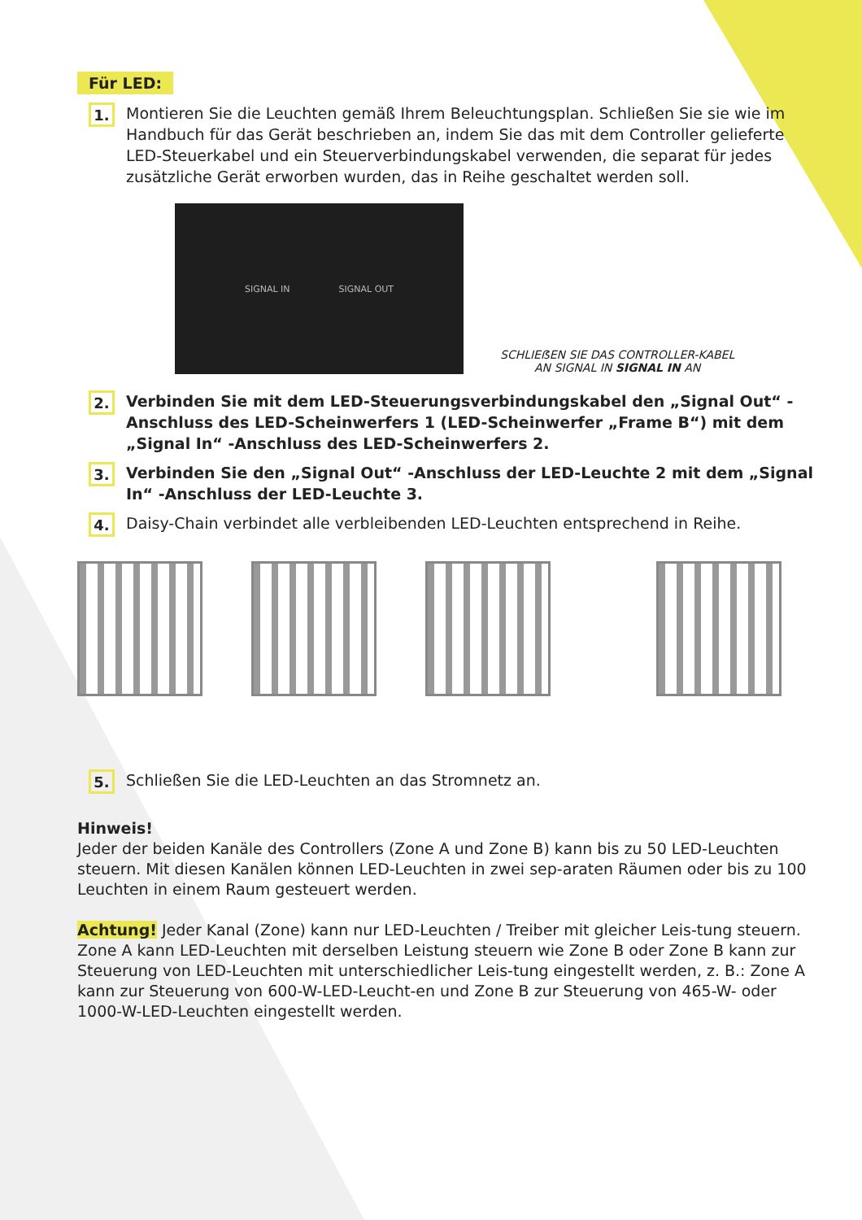Für LED:
1.
Montieren Sie die Leuchten gemäß Ihrem Beleuchtungsplan. Schließen Sie sie wie im Handbuch für das Gerät beschrieben an, indem Sie das mit dem Controller gelieferte LED-Steuerkabel und ein Steuerverbindungskabel verwenden, die separat für jedes zusätzliche Gerät erworben wurden, das in Reihe geschaltet werden soll.
SIGNAL IN SIGNAL OUT
SCHLIEẞEN SIE DAS CONTROLLER-KABEL
AN SIGNAL IN SIGNAL IN AN
2.
Verbinden Sie mit dem LED-Steuerungsverbindungskabel den „Signal Out“ -Anschluss des LED-Scheinwerfers 1 (LED-Scheinwerfer „Frame B“) mit dem „Signal In“ -Anschluss des LED-Scheinwerfers 2.
3.
Verbinden Sie den „Signal Out“ -Anschluss der LED-Leuchte 2 mit dem „Signal In“ -Anschluss der LED-Leuchte 3.
4.
Daisy-Chain verbindet alle verbleibenden LED-Leuchten entsprechend in Reihe.
5.
Schließen Sie die LED-Leuchten an das Stromnetz an.
Hinweis!
Jeder der beiden Kanäle des Controllers (Zone A und Zone B) kann bis zu 50 LED-Leuchten steuern. Mit diesen Kanälen können LED-Leuchten in zwei sep-araten Räumen oder bis zu 100 Leuchten in einem Raum gesteuert werden.
Achtung! Jeder Kanal (Zone) kann nur LED-Leuchten / Treiber mit gleicher Leis-tung steuern. Zone A kann LED-Leuchten mit derselben Leistung steuern wie Zone B oder Zone B kann zur Steuerung von LED-Leuchten mit unterschiedlicher Leis-tung eingestellt werden, z. B.: Zone A kann zur Steuerung von 600-W-LED-Leucht-en und Zone B zur Steuerung von 465-W- oder 1000-W-LED-Leuchten eingestellt werden.